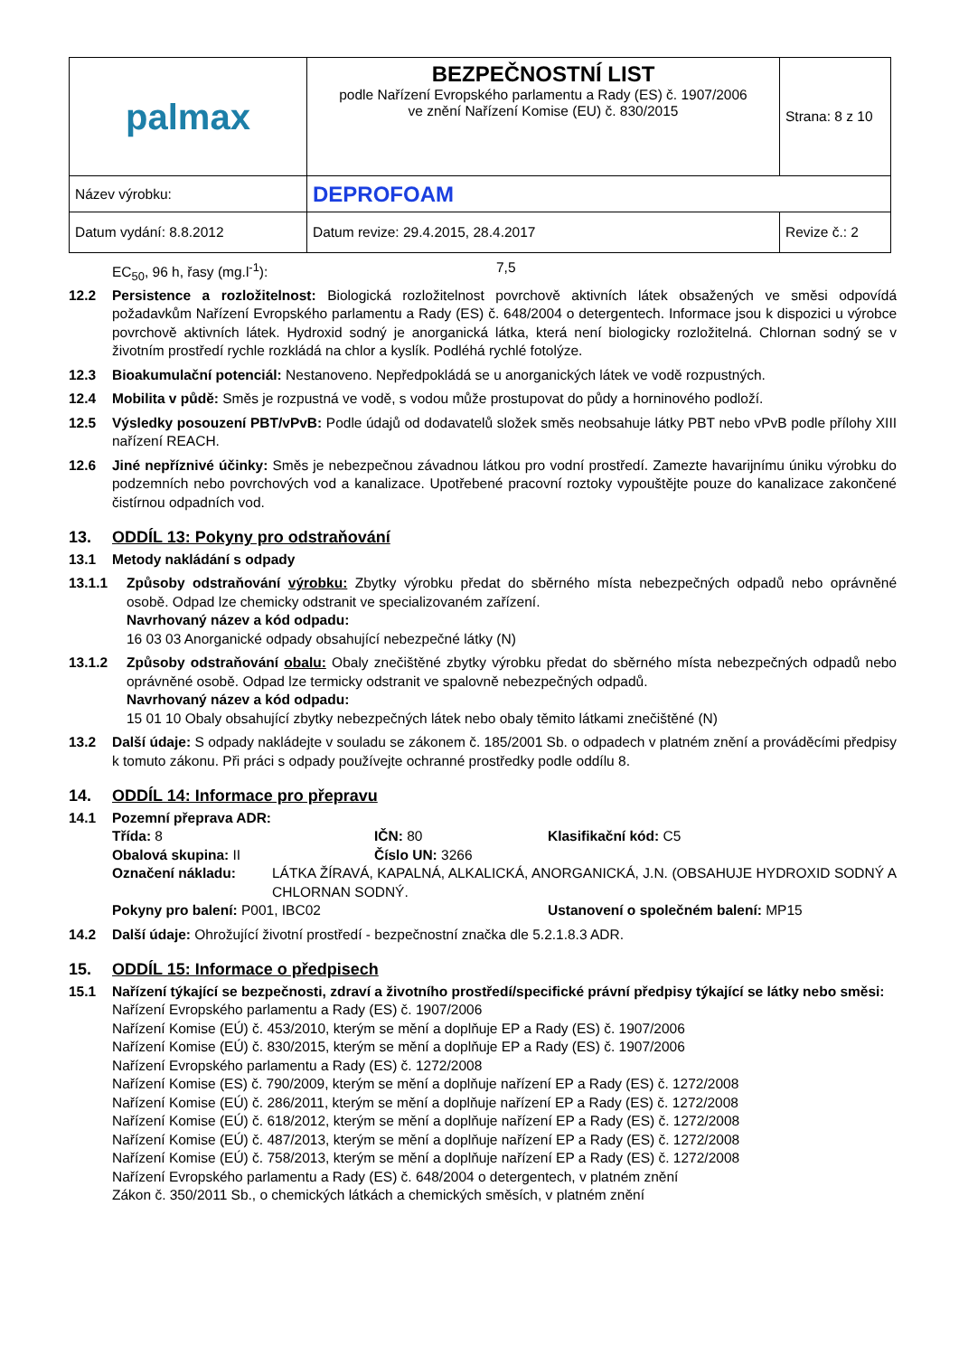| palmax | BEZPEČNOSTNÍ LIST podle Nařízení Evropského parlamentu a Rady (ES) č. 1907/2006 ve znění Nařízení Komise (EU) č. 830/2015 | Strana: 8 z 10 |
| Název výrobku: | DEPROFOAM | |
| Datum vydání: 8.8.2012 | Datum revize: 29.4.2015, 28.4.2017 | Revize č.: 2 |
EC<sub>50</sub>, 96 h, řasy (mg.l<sup>-1</sup>): 7,5
12.2 Persistence a rozložitelnost: Biologická rozložitelnost povrchově aktivních látek obsažených ve směsi odpovídá požadavkům Nařízení Evropského parlamentu a Rady (ES) č. 648/2004 o detergentech. Informace jsou k dispozici u výrobce povrchově aktivních látek. Hydroxid sodný je anorganická látka, která není biologicky rozložitelná. Chlornan sodný se v životním prostředí rychle rozkládá na chlor a kyslík. Podléhá rychlé fotolýze.
12.3 Bioakumulační potenciál: Nestanoveno. Nepředpokládá se u anorganických látek ve vodě rozpustných.
12.4 Mobilita v půdě: Směs je rozpustná ve vodě, s vodou může prostupovat do půdy a horninového podloží.
12.5 Výsledky posouzení PBT/vPvB: Podle údajů od dodavatelů složek směs neobsahuje látky PBT nebo vPvB podle přílohy XIII nařízení REACH.
12.6 Jiné nepříznivé účinky: Směs je nebezpečnou závadnou látkou pro vodní prostředí. Zamezte havarijnímu úniku výrobku do podzemních nebo povrchových vod a kanalizace. Upotřebené pracovní roztoky vypouštějte pouze do kanalizace zakončené čistírnou odpadních vod.
13. ODDÍL 13: Pokyny pro odstraňování
13.1 Metody nakládání s odpady
13.1.1 Způsoby odstraňování výrobku: Zbytky výrobku předat do sběrného místa nebezpečných odpadů nebo oprávněné osobě. Odpad lze chemicky odstranit ve specializovaném zařízení.
Navrhovaný název a kód odpadu:
16 03 03 Anorganické odpady obsahující nebezpečné látky (N)
13.1.2 Způsoby odstraňování obalu: Obaly znečištěné zbytky výrobku předat do sběrného místa nebezpečných odpadů nebo oprávněné osobě. Odpad lze termicky odstranit ve spalovně nebezpečných odpadů.
Navrhovaný název a kód odpadu:
15 01 10 Obaly obsahující zbytky nebezpečných látek nebo obaly těmito látkami znečištěné (N)
13.2 Další údaje: S odpady nakládejte v souladu se zákonem č. 185/2001 Sb. o odpadech v platném znění a prováděcími předpisy k tomuto zákonu. Při práci s odpady používejte ochranné prostředky podle oddílu 8.
14. ODDÍL 14: Informace pro přepravu
14.1 Pozemní přeprava ADR:
Třída: 8 IČN: 80 Klasifikační kód: C5 Obalová skupina: II Číslo UN: 3266
Označení nákladu: LÁTKA ŽÍRAVÁ, KAPALNÁ, ALKALICKÁ, ANORGANICKÁ, J.N. (OBSAHUJE HYDROXID SODNÝ A CHLORNAN SODNÝ.
Pokyny pro balení: P001, IBC02 Ustanovení o společném balení: MP15
14.2 Další údaje: Ohrožující životní prostředí - bezpečnostní značka dle 5.2.1.8.3 ADR.
15. ODDÍL 15: Informace o předpisech
15.1 Nařízení týkající se bezpečnosti, zdraví a životního prostředí/specifické právní předpisy týkající se látky nebo směsi:
Nařízení Evropského parlamentu a Rady (ES) č. 1907/2006
Nařízení Komise (EÚ) č. 453/2010, kterým se mění a doplňuje EP a Rady (ES) č. 1907/2006
Nařízení Komise (EÚ) č. 830/2015, kterým se mění a doplňuje EP a Rady (ES) č. 1907/2006
Nařízení Evropského parlamentu a Rady (ES) č. 1272/2008
Nařízení Komise (ES) č. 790/2009, kterým se mění a doplňuje nařízení EP a Rady (ES) č. 1272/2008
Nařízení Komise (EÚ) č. 286/2011, kterým se mění a doplňuje nařízení EP a Rady (ES) č. 1272/2008
Nařízení Komise (EÚ) č. 618/2012, kterým se mění a doplňuje nařízení EP a Rady (ES) č. 1272/2008
Nařízení Komise (EÚ) č. 487/2013, kterým se mění a doplňuje nařízení EP a Rady (ES) č. 1272/2008
Nařízení Komise (EÚ) č. 758/2013, kterým se mění a doplňuje nařízení EP a Rady (ES) č. 1272/2008
Nařízení Evropského parlamentu a Rady (ES) č. 648/2004 o detergentech, v platném znění
Zákon č. 350/2011 Sb., o chemických látkách a chemických směsích, v platném znění